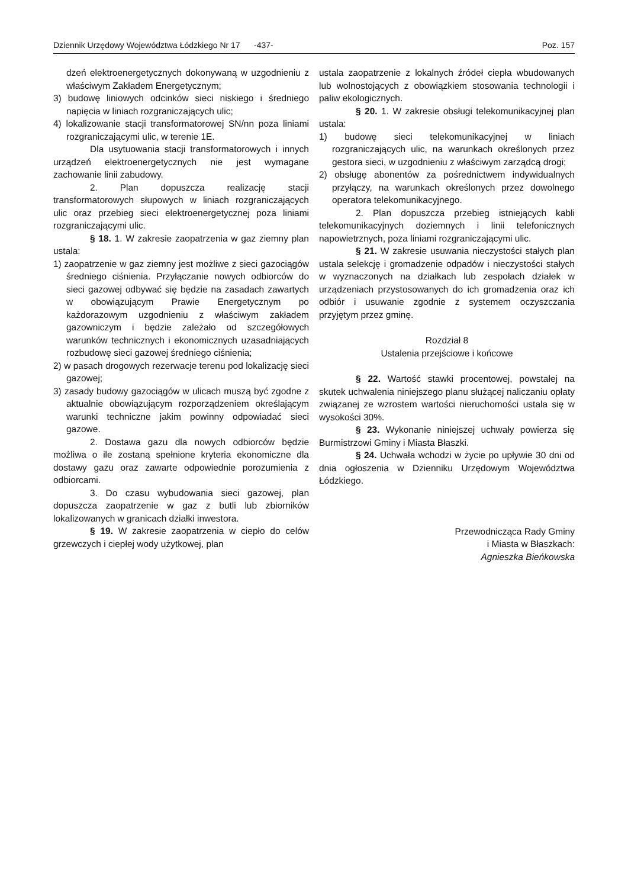Dziennik Urzędowy Województwa Łódzkiego Nr 17 -437- Poz. 157
dzeń elektroenergetycznych dokonywaną w uzgodnieniu z właściwym Zakładem Energetycznym;
3) budowę liniowych odcinków sieci niskiego i średniego napięcia w liniach rozgraniczających ulic;
4) lokalizowanie stacji transformatorowej SN/nn poza liniami rozgraniczającymi ulic, w terenie 1E.
Dla usytuowania stacji transformatorowych i innych urządzeń elektroenergetycznych nie jest wymagane zachowanie linii zabudowy.
2. Plan dopuszcza realizację stacji transformatorowych słupowych w liniach rozgraniczających ulic oraz przebieg sieci elektroenergetycznej poza liniami rozgraniczającymi ulic.
§ 18. 1. W zakresie zaopatrzenia w gaz ziemny plan ustala:
1) zaopatrzenie w gaz ziemny jest możliwe z sieci gazociągów średniego ciśnienia. Przyłączanie nowych odbiorców do sieci gazowej odbywać się będzie na zasadach zawartych w obowiązującym Prawie Energetycznym po każdorazowym uzgodnieniu z właściwym zakładem gazowniczym i będzie zależało od szczegółowych warunków technicznych i ekonomicznych uzasadniających rozbudowę sieci gazowej średniego ciśnienia;
2) w pasach drogowych rezerwacje terenu pod lokalizację sieci gazowej;
3) zasady budowy gazociągów w ulicach muszą być zgodne z aktualnie obowiązującym rozporządzeniem określającym warunki techniczne jakim powinny odpowiadać sieci gazowe.
2. Dostawa gazu dla nowych odbiorców będzie możliwa o ile zostaną spełnione kryteria ekonomiczne dla dostawy gazu oraz zawarte odpowiednie porozumienia z odbiorcami.
3. Do czasu wybudowania sieci gazowej, plan dopuszcza zaopatrzenie w gaz z butli lub zbiorników lokalizowanych w granicach działki inwestora.
§ 19. W zakresie zaopatrzenia w ciepło do celów grzewczych i ciepłej wody użytkowej, plan
ustala zaopatrzenie z lokalnych źródeł ciepła wbudowanych lub wolnostojących z obowiązkiem stosowania technologii i paliw ekologicznych.
§ 20. 1. W zakresie obsługi telekomunikacyjnej plan ustala:
1) budowę sieci telekomunikacyjnej w liniach rozgraniczających ulic, na warunkach określonych przez gestora sieci, w uzgodnieniu z właściwym zarządcą drogi;
2) obsługę abonentów za pośrednictwem indywidualnych przyłączy, na warunkach określonych przez dowolnego operatora telekomunikacyjnego.
2. Plan dopuszcza przebieg istniejących kabli telekomunikacyjnych doziemnych i linii telefonicznych napowietrznych, poza liniami rozgraniczającymi ulic.
§ 21. W zakresie usuwania nieczystości stałych plan ustala selekcję i gromadzenie odpadów i nieczystości stałych w wyznaczonych na działkach lub zespołach działek w urządzeniach przystosowanych do ich gromadzenia oraz ich odbiór i usuwanie zgodnie z systemem oczyszczania przyjętym przez gminę.
Rozdział 8
Ustalenia przejściowe i końcowe
§ 22. Wartość stawki procentowej, powstałej na skutek uchwalenia niniejszego planu służącej naliczaniu opłaty związanej ze wzrostem wartości nieruchomości ustala się w wysokości 30%.
§ 23. Wykonanie niniejszej uchwały powierza się Burmistrzowi Gminy i Miasta Błaszki.
§ 24. Uchwała wchodzi w życie po upływie 30 dni od dnia ogłoszenia w Dzienniku Urzędowym Województwa Łódzkiego.
Przewodnicząca Rady Gminy
i Miasta w Błaszkach:
Agnieszka Bieńkowska